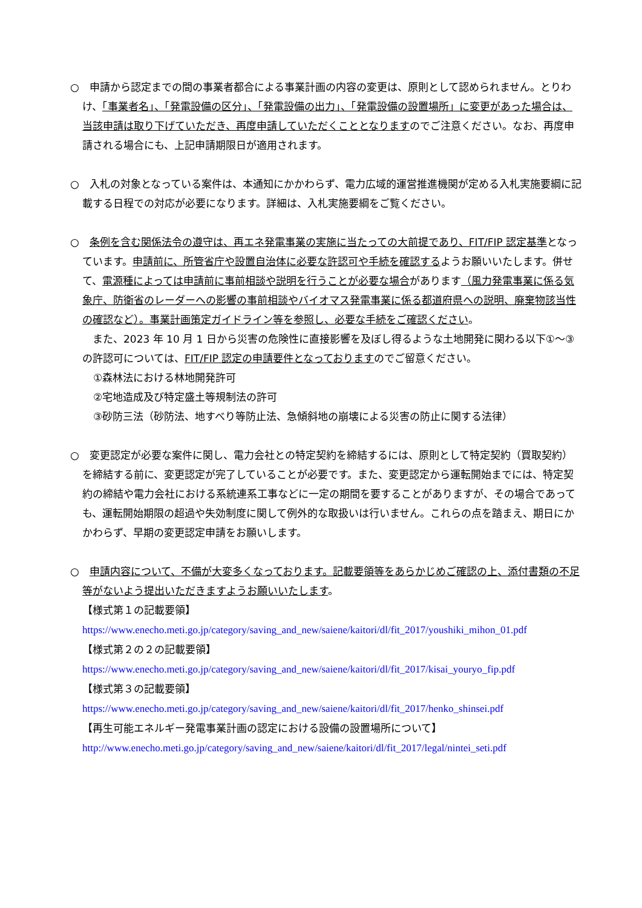○　申請から認定までの間の事業者都合による事業計画の内容の変更は、原則として認められません。とりわけ、「事業者名」、「発電設備の区分」、「発電設備の出力」、「発電設備の設置場所」に変更があった場合は、当該申請は取り下げていただき、再度申請していただくこととなりますのでご注意ください。なお、再度申請される場合にも、上記申請期限日が適用されます。
○　入札の対象となっている案件は、本通知にかかわらず、電力広域的運営推進機関が定める入札実施要綱に記載する日程での対応が必要になります。詳細は、入札実施要綱をご覧ください。
○　条例を含む関係法令の遵守は、再エネ発電事業の実施に当たっての大前提であり、FIT/FIP 認定基準となっています。申請前に、所管省庁や設置自治体に必要な許認可や手続を確認するようお願いいたします。併せて、電源種によっては申請前に事前相談や説明を行うことが必要な場合があります（風力発電事業に係る気象庁、防衛省のレーダーへの影響の事前相談やバイオマス発電事業に係る都道府県への説明、廃棄物該当性の確認など）。事業計画策定ガイドライン等を参照し、必要な手続をご確認ください。
　また、2023 年 10 月 1 日から災害の危険性に直接影響を及ぼし得るような土地開発に関わる以下①～③の許認可については、FIT/FIP 認定の申請要件となっておりますのでご留意ください。
①森林法における林地開発許可
②宅地造成及び特定盛土等規制法の許可
③砂防三法（砂防法、地すべり等防止法、急傾斜地の崩壊による災害の防止に関する法律）
○　変更認定が必要な案件に関し、電力会社との特定契約を締結するには、原則として特定契約（買取契約）を締結する前に、変更認定が完了していることが必要です。また、変更認定から運転開始までには、特定契約の締結や電力会社における系統連系工事などに一定の期間を要することがありますが、その場合であっても、運転開始期限の超過や失効制度に関して例外的な取扱いは行いません。これらの点を踏まえ、期日にかかわらず、早期の変更認定申請をお願いします。
○　申請内容について、不備が大変多くなっております。記載要領等をあらかじめご確認の上、添付書類の不足等がないよう提出いただきますようお願いいたします。
【様式第１の記載要領】
https://www.enecho.meti.go.jp/category/saving_and_new/saiene/kaitori/dl/fit_2017/youshiki_mihon_01.pdf
【様式第２の２の記載要領】
https://www.enecho.meti.go.jp/category/saving_and_new/saiene/kaitori/dl/fit_2017/kisai_youryo_fip.pdf
【様式第３の記載要領】
https://www.enecho.meti.go.jp/category/saving_and_new/saiene/kaitori/dl/fit_2017/henko_shinsei.pdf
【再生可能エネルギー発電事業計画の認定における設備の設置場所について】
http://www.enecho.meti.go.jp/category/saving_and_new/saiene/kaitori/dl/fit_2017/legal/nintei_seti.pdf